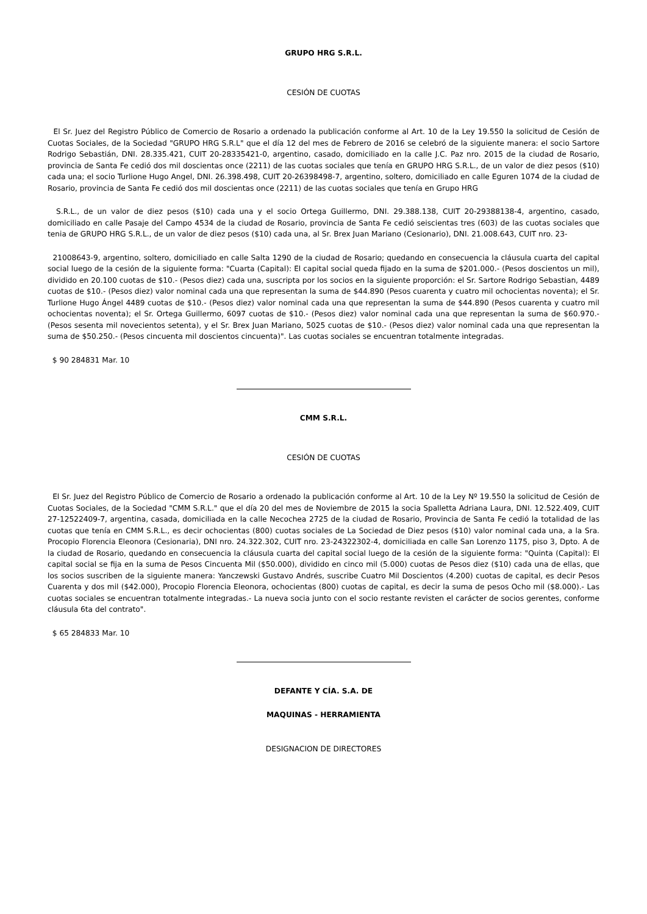GRUPO HRG S.R.L.
CESIÓN DE CUOTAS
El Sr. Juez del Registro Público de Comercio de Rosario a ordenado la publicación conforme al Art. 10 de la Ley 19.550 la solicitud de Cesión de Cuotas Sociales, de la Sociedad "GRUPO HRG S.R.L" que el día 12 del mes de Febrero de 2016 se celebró de la siguiente manera: el socio Sartore Rodrigo Sebastián, DNI. 28.335.421, CUIT 20-28335421-0, argentino, casado, domiciliado en la calle J.C. Paz nro. 2015 de la ciudad de Rosario, provincia de Santa Fe cedió dos mil doscientas once (2211) de las cuotas sociales que tenía en GRUPO HRG S.R.L., de un valor de diez pesos ($10) cada una; el socio Turlione Hugo Angel, DNI. 26.398.498, CUIT 20-26398498-7, argentino, soltero, domiciliado en calle Eguren 1074 de la ciudad de Rosario, provincia de Santa Fe cedió dos mil doscientas once (2211) de las cuotas sociales que tenía en Grupo HRG
S.R.L., de un valor de diez pesos ($10) cada una y el socio Ortega Guillermo, DNI. 29.388.138, CUIT 20-29388138-4, argentino, casado, domiciliado en calle Pasaje del Campo 4534 de la ciudad de Rosario, provincia de Santa Fe cedió seiscientas tres (603) de las cuotas sociales que tenia de GRUPO HRG S.R.L., de un valor de diez pesos ($10) cada una, al Sr. Brex Juan Mariano (Cesionario), DNI. 21.008.643, CUIT nro. 23-
21008643-9, argentino, soltero, domiciliado en calle Salta 1290 de la ciudad de Rosario; quedando en consecuencia la cláusula cuarta del capital social luego de la cesión de la siguiente forma: "Cuarta (Capital): El capital social queda fijado en la suma de $201.000.- (Pesos doscientos un mil), dividido en 20.100 cuotas de $10.- (Pesos diez) cada una, suscripta por los socios en la siguiente proporción: el Sr. Sartore Rodrigo Sebastian, 4489 cuotas de $10.- (Pesos diez) valor nominal cada una que representan la suma de $44.890 (Pesos cuarenta y cuatro mil ochocientas noventa); el Sr. Turlione Hugo Ángel 4489 cuotas de $10.- (Pesos diez) valor nominal cada una que representan la suma de $44.890 (Pesos cuarenta y cuatro mil ochocientas noventa); el Sr. Ortega Guillermo, 6097 cuotas de $10.- (Pesos diez) valor nominal cada una que representan la suma de $60.970.- (Pesos sesenta mil novecientos setenta), y el Sr. Brex Juan Mariano, 5025 cuotas de $10.- (Pesos diez) valor nominal cada una que representan la suma de $50.250.- (Pesos cincuenta mil doscientos cincuenta)". Las cuotas sociales se encuentran totalmente integradas.
$ 90 284831 Mar. 10
CMM S.R.L.
CESIÓN DE CUOTAS
El Sr. Juez del Registro Público de Comercio de Rosario a ordenado la publicación conforme al Art. 10 de la Ley Nº 19.550 la solicitud de Cesión de Cuotas Sociales, de la Sociedad "CMM S.R.L." que el día 20 del mes de Noviembre de 2015 la socia Spalletta Adriana Laura, DNI. 12.522.409, CUIT 27-12522409-7, argentina, casada, domiciliada en la calle Necochea 2725 de la ciudad de Rosario, Provincia de Santa Fe cedió la totalidad de las cuotas que tenía en CMM S.R.L., es decir ochocientas (800) cuotas sociales de La Sociedad de Diez pesos ($10) valor nominal cada una, a la Sra. Procopio Florencia Eleonora (Cesionaria), DNI nro. 24.322.302, CUIT nro. 23-24322302-4, domiciliada en calle San Lorenzo 1175, piso 3, Dpto. A de la ciudad de Rosario, quedando en consecuencia la cláusula cuarta del capital social luego de la cesión de la siguiente forma: "Quinta (Capital): El capital social se fija en la suma de Pesos Cincuenta Mil ($50.000), dividido en cinco mil (5.000) cuotas de Pesos diez ($10) cada una de ellas, que los socios suscriben de la siguiente manera: Yanczewski Gustavo Andrés, suscribe Cuatro Mil Doscientos (4.200) cuotas de capital, es decir Pesos Cuarenta y dos mil ($42.000), Procopio Florencia Eleonora, ochocientas (800) cuotas de capital, es decir la suma de pesos Ocho mil ($8.000).- Las cuotas sociales se encuentran totalmente integradas.- La nueva socia junto con el socio restante revisten el carácter de socios gerentes, conforme cláusula 6ta del contrato".
$ 65 284833 Mar. 10
DEFANTE Y CÍA. S.A. DE
MAQUINAS - HERRAMIENTA
DESIGNACION DE DIRECTORES